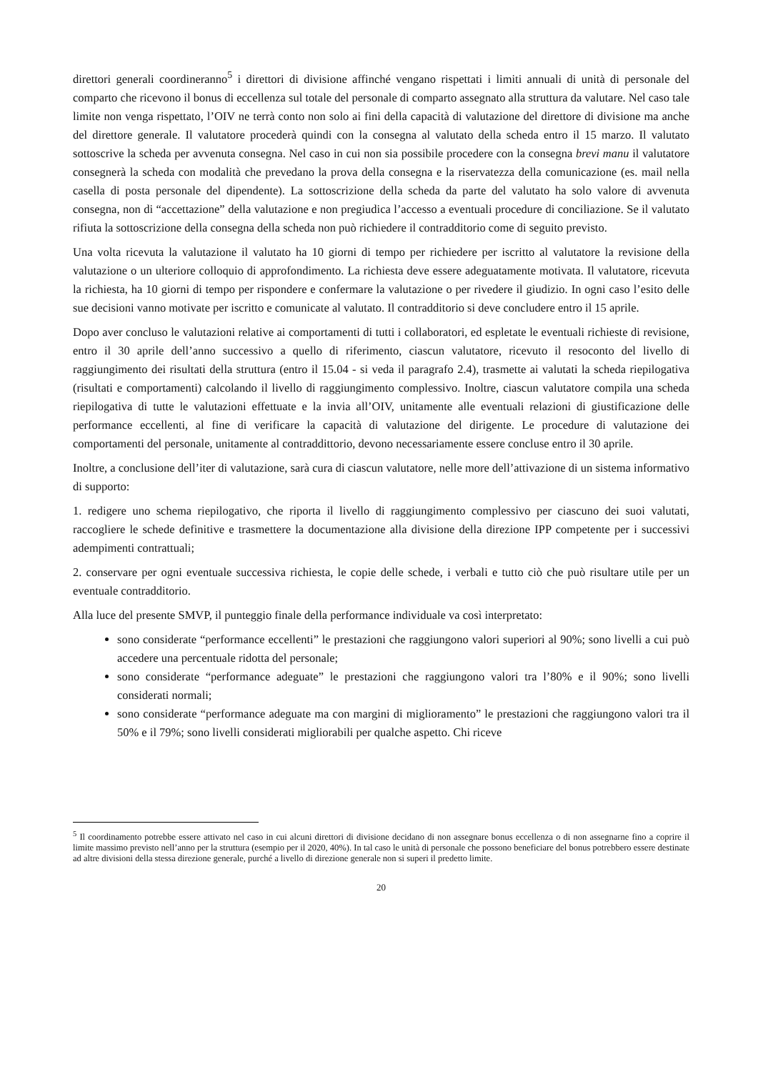direttori generali coordineranno<sup>5</sup> i direttori di divisione affinché vengano rispettati i limiti annuali di unità di personale del comparto che ricevono il bonus di eccellenza sul totale del personale di comparto assegnato alla struttura da valutare. Nel caso tale limite non venga rispettato, l’OIV ne terrà conto non solo ai fini della capacità di valutazione del direttore di divisione ma anche del direttore generale. Il valutatore procederà quindi con la consegna al valutato della scheda entro il 15 marzo. Il valutato sottoscrive la scheda per avvenuta consegna. Nel caso in cui non sia possibile procedere con la consegna brevi manu il valutatore consegnerà la scheda con modalità che prevedano la prova della consegna e la riservatezza della comunicazione (es. mail nella casella di posta personale del dipendente). La sottoscrizione della scheda da parte del valutato ha solo valore di avvenuta consegna, non di “accettazione” della valutazione e non pregiudica l’accesso a eventuali procedure di conciliazione. Se il valutato rifiuta la sottoscrizione della consegna della scheda non può richiedere il contradditorio come di seguito previsto.
Una volta ricevuta la valutazione il valutato ha 10 giorni di tempo per richiedere per iscritto al valutatore la revisione della valutazione o un ulteriore colloquio di approfondimento. La richiesta deve essere adeguatamente motivata. Il valutatore, ricevuta la richiesta, ha 10 giorni di tempo per rispondere e confermare la valutazione o per rivedere il giudizio. In ogni caso l’esito delle sue decisioni vanno motivate per iscritto e comunicate al valutato. Il contradditorio si deve concludere entro il 15 aprile.
Dopo aver concluso le valutazioni relative ai comportamenti di tutti i collaboratori, ed espletate le eventuali richieste di revisione, entro il 30 aprile dell’anno successivo a quello di riferimento, ciascun valutatore, ricevuto il resoconto del livello di raggiungimento dei risultati della struttura (entro il 15.04 - si veda il paragrafo 2.4), trasmette ai valutati la scheda riepilogativa (risultati e comportamenti) calcolando il livello di raggiungimento complessivo. Inoltre, ciascun valutatore compila una scheda riepilogativa di tutte le valutazioni effettuate e la invia all’OIV, unitamente alle eventuali relazioni di giustificazione delle performance eccellenti, al fine di verificare la capacità di valutazione del dirigente. Le procedure di valutazione dei comportamenti del personale, unitamente al contraddittorio, devono necessariamente essere concluse entro il 30 aprile.
Inoltre, a conclusione dell’iter di valutazione, sarà cura di ciascun valutatore, nelle more dell’attivazione di un sistema informativo di supporto:
1. redigere uno schema riepilogativo, che riporta il livello di raggiungimento complessivo per ciascuno dei suoi valutati, raccogliere le schede definitive e trasmettere la documentazione alla divisione della direzione IPP competente per i successivi adempimenti contrattuali;
2. conservare per ogni eventuale successiva richiesta, le copie delle schede, i verbali e tutto ciò che può risultare utile per un eventuale contradditorio.
Alla luce del presente SMVP, il punteggio finale della performance individuale va così interpretato:
sono considerate “performance eccellenti” le prestazioni che raggiungono valori superiori al 90%; sono livelli a cui può accedere una percentuale ridotta del personale;
sono considerate “performance adeguate” le prestazioni che raggiungono valori tra l’80% e il 90%; sono livelli considerati normali;
sono considerate “performance adeguate ma con margini di miglioramento” le prestazioni che raggiungono valori tra il 50% e il 79%; sono livelli considerati migliorabili per qualche aspetto. Chi riceve
<sup>5</sup> Il coordinamento potrebbe essere attivato nel caso in cui alcuni direttori di divisione decidano di non assegnare bonus eccellenza o di non assegnarne fino a coprire il limite massimo previsto nell’anno per la struttura (esempio per il 2020, 40%). In tal caso le unità di personale che possono beneficiare del bonus potrebbero essere destinate ad altre divisioni della stessa direzione generale, purché a livello di direzione generale non si superi il predetto limite.
20